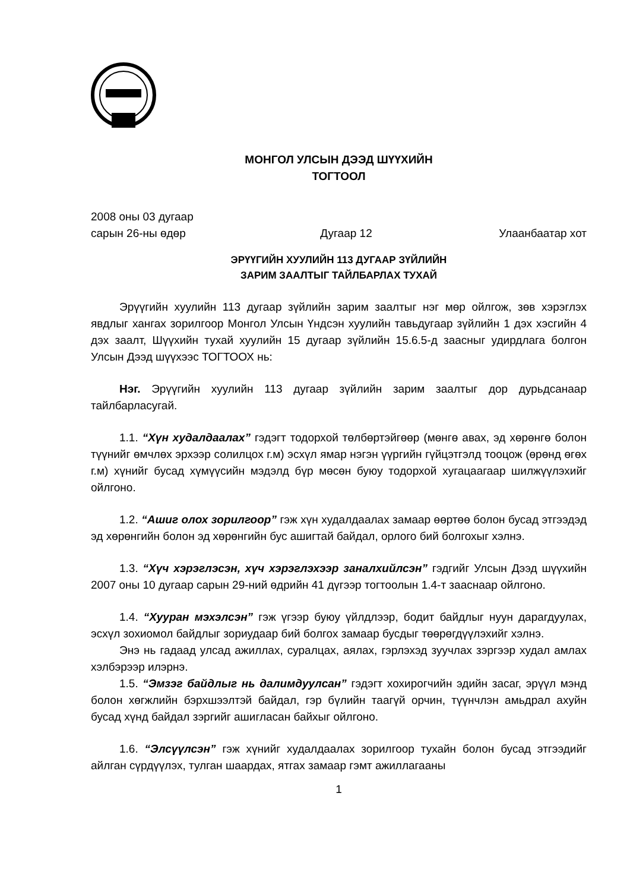МОНГОЛ УЛСЫН ДЭЭД ШҮҮХИЙН
ТОГТООЛ
2008 оны 03 дугаар
сарын 26-ны өдөр
Дугаар 12
Улаанбаатар хот
ЭРҮҮГИЙН ХУУЛИЙН 113 ДУГААР ЗҮЙЛИЙН
ЗАРИМ ЗААЛТЫГ ТАЙЛБАРЛАХ ТУХАЙ
Эрүүгийн хуулийн 113 дугаар зүйлийн зарим заалтыг нэг мөр ойлгож, зөв хэрэглэх явдлыг хангах зорилгоор Монгол Улсын Үндсэн хуулийн тавьдугаар зүйлийн 1 дэх хэсгийн 4 дэх заалт, Шүүхийн тухай хуулийн 15 дугаар зүйлийн 15.6.5-д заасныг удирдлага болгон Улсын Дээд шүүхээс ТОГТООХ нь:
Нэг. Эрүүгийн хуулийн 113 дугаар зүйлийн зарим заалтыг дор дурьдсанаар тайлбарласугай.
1.1. “Хүн худалдаалах” гэдэгт тодорхой төлбөртэйгөөр (мөнгө авах, эд хөрөнгө болон түүнийг өмчлөх эрхээр солилцох г.м) эсхүл ямар нэгэн үүргийн гүйцэтгэлд тооцож (өрөнд өгөх г.м) хүнийг бусад хүмүүсийн мэдэлд бүр мөсөн буюу тодорхой хугацаагаар шилжүүлэхийг ойлгоно.
1.2. “Ашиг олох зорилгоор” гэж хүн худалдаалах замаар өөртөө болон бусад этгээдэд эд хөрөнгийн болон эд хөрөнгийн бус ашигтай байдал, орлого бий болгохыг хэлнэ.
1.3. “Хүч хэрэглэсэн, хүч хэрэглэхээр заналхийлсэн” гэдгийг Улсын Дээд шүүхийн 2007 оны 10 дугаар сарын 29-ний өдрийн 41 дүгээр тогтоолын 1.4-т заасн­аар ойлгоно.
1.4. “Хууран мэхэлсэн” гэж үгээр буюу үйлдлээр, бодит байдлыг нуун дарагдуулах, эсхүл зохиомол байдлыг зориудаар бий болгох замаар бусдыг төөрөгдүүлэхийг хэлнэ.
Энэ нь гадаад улсад ажиллах, суралцах, аялах, гэрлэхэд зуучлах зэргээр худал амлах хэлбэрээр илэрнэ.
1.5. “Эмзэг байдлыг нь далимдуулсан” гэдэгт хохирогчийн эдийн засаг, эрүүл мэнд болон хөгжлийн бэрхшээлтэй байдал, гэр бүлийн таагүй орчин, түүнчлэн амьдрал ахуйн бусад хүнд байдал зэргийг ашигласан байхыг ойлгоно.
1.6. “Элсүүлсэн” гэж хүнийг худалдаалах зорилгоор тухайн болон бусад этгээдийг айлган сүрдүүлэх, тулган шаардах, ятгах замаар гэмт ажиллагааны
1